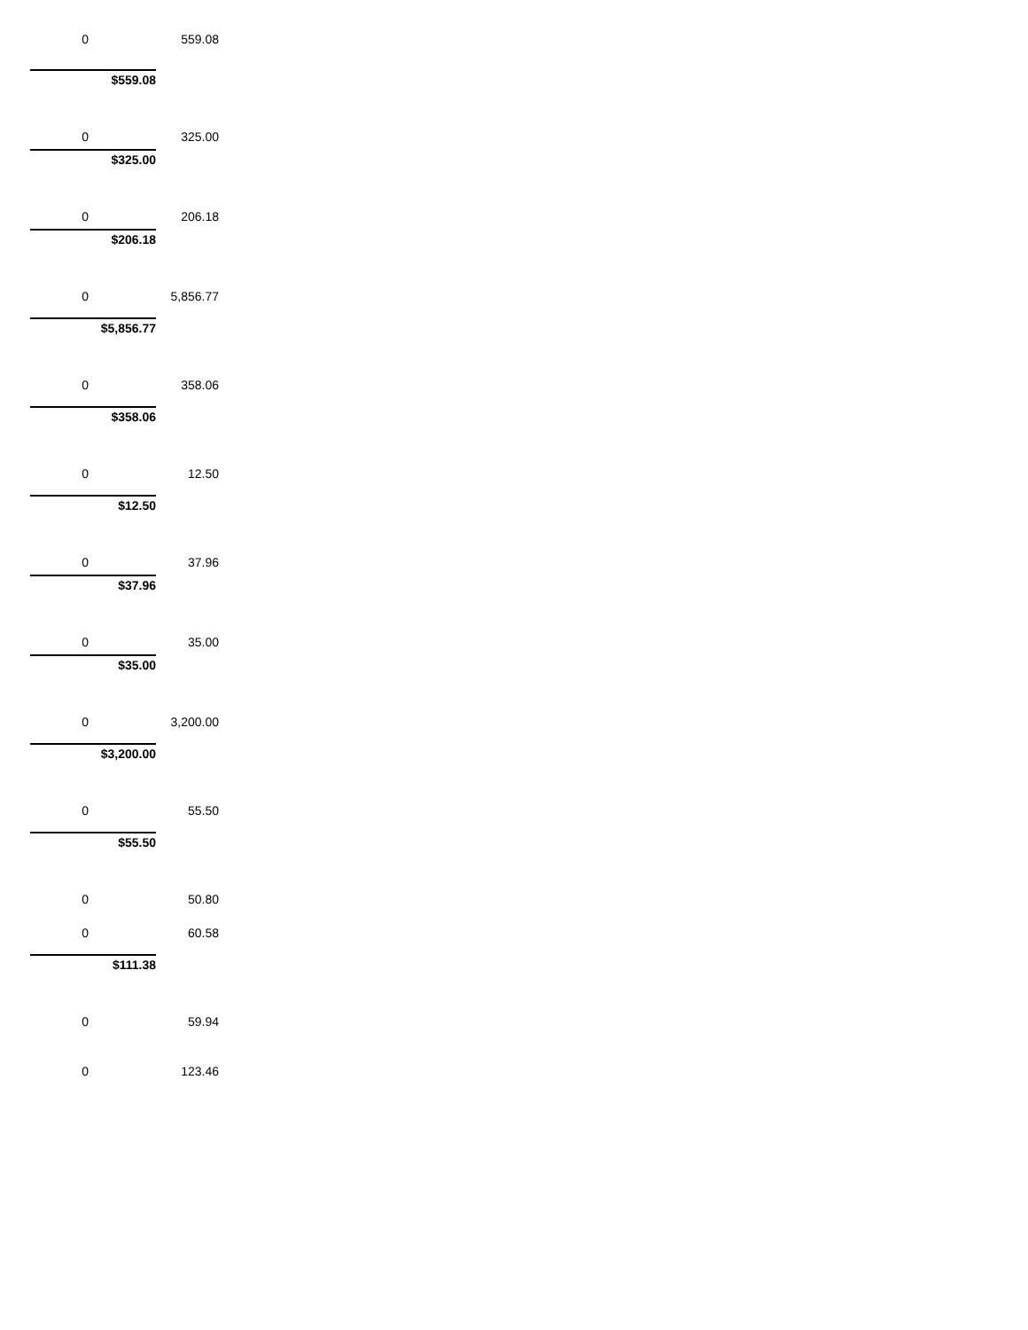0 559.08
$559.08
0 325.00
$325.00
0 206.18
$206.18
0 5,856.77
$5,856.77
0 358.06
$358.06
0 12.50
$12.50
0 37.96
$37.96
0 35.00
$35.00
0 3,200.00
$3,200.00
0 55.50
$55.50
0 50.80
0 60.58
$111.38
0 59.94
0 123.46